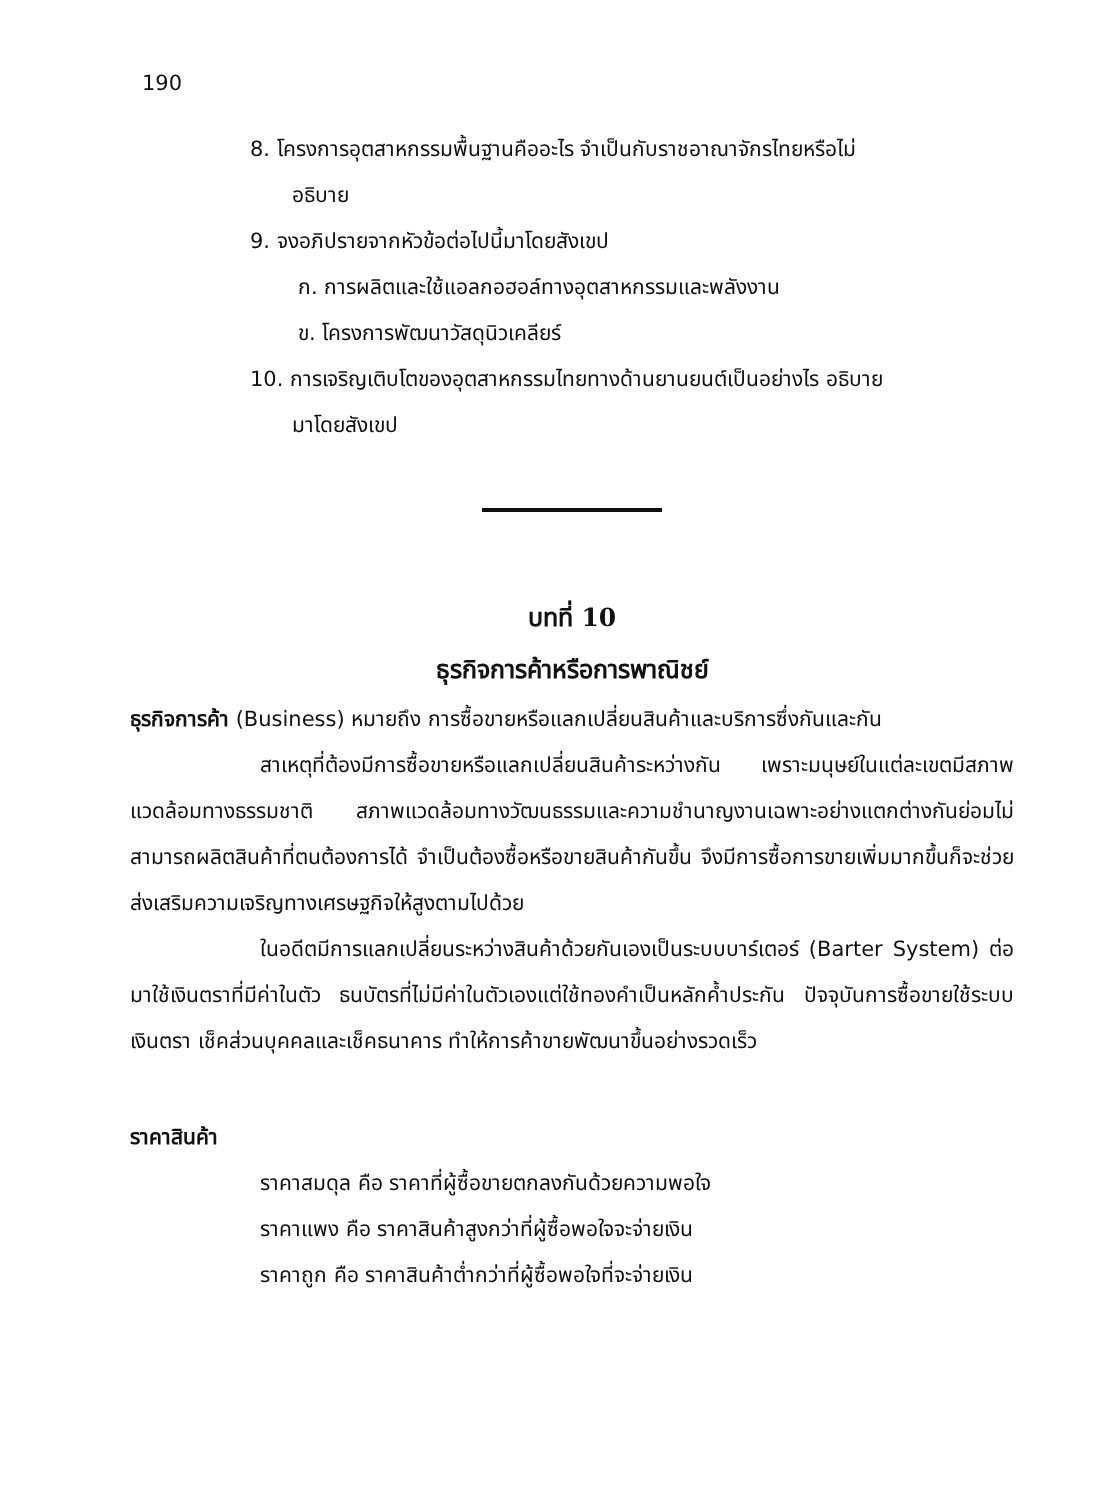190
8. โครงการอุตสาหกรรมพื้นฐานคืออะไร จำเป็นกับราชอาณาจักรไทยหรือไม่
อธิบาย
9. จงอภิปรายจากหัวข้อต่อไปนี้มาโดยสังเขป
ก. การผลิตและใช้แอลกอฮอล์ทางอุตสาหกรรมและพลังงาน
ข. โครงการพัฒนาวัสดุนิวเคลียร์
10. การเจริญเติบโตของอุตสาหกรรมไทยทางด้านยานยนต์เป็นอย่างไร อธิบาย
มาโดยสังเขป
บทที่ 10
ธุรกิจการค้าหรือการพาณิชย์
ธุรกิจการค้า (Business) หมายถึง การซื้อขายหรือแลกเปลี่ยนสินค้าและบริการซึ่งกันและกัน
สาเหตุที่ต้องมีการซื้อขายหรือแลกเปลี่ยนสินค้าระหว่างกัน เพราะมนุษย์ในแต่ละเขตมีสภาพแวดล้อมทางธรรมชาติ สภาพแวดล้อมทางวัฒนธรรมและความชำนาญงานเฉพาะอย่างแตกต่างกันย่อมไม่สามารถผลิตสินค้าที่ตนต้องการได้ จำเป็นต้องซื้อหรือขายสินค้ากันขึ้น จึงมีการซื้อการขายเพิ่มมากขึ้นก็จะช่วยส่งเสริมความเจริญทางเศรษฐกิจให้สูงตามไปด้วย
ในอดีตมีการแลกเปลี่ยนระหว่างสินค้าด้วยกันเองเป็นระบบบาร์เตอร์ (Barter System) ต่อมาใช้เงินตราที่มีค่าในตัว ธนบัตรที่ไม่มีค่าในตัวเองแต่ใช้ทองคำเป็นหลักค้ำประกัน ปัจจุบันการซื้อขายใช้ระบบเงินตรา เช็คส่วนบุคคลและเช็คธนาคาร ทำให้การค้าขายพัฒนาขึ้นอย่างรวดเร็ว
ราคาสินค้า
ราคาสมดุล คือ ราคาที่ผู้ซื้อขายตกลงกันด้วยความพอใจ
ราคาแพง คือ ราคาสินค้าสูงกว่าที่ผู้ซื้อพอใจจะจ่ายเงิน
ราคาถูก คือ ราคาสินค้าต่ำกว่าที่ผู้ซื้อพอใจที่จะจ่ายเงิน